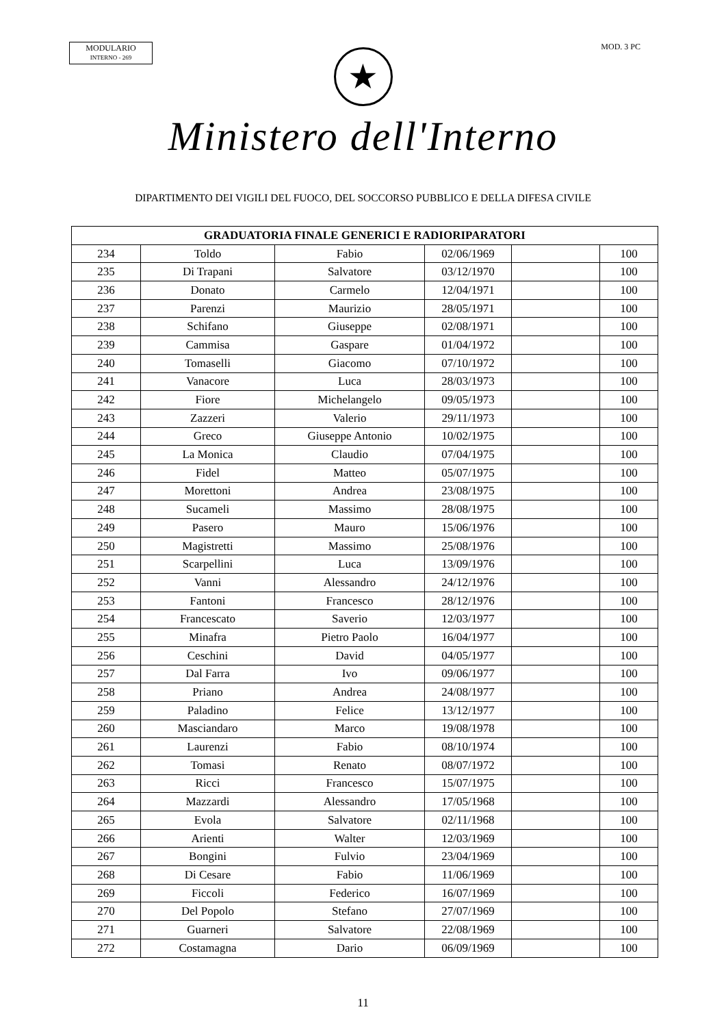MODULARIO
INTERNO - 269
MOD. 3 PC
★
Ministero dell'Interno
DIPARTIMENTO DEI VIGILI DEL FUOCO, DEL SOCCORSO PUBBLICO E DELLA DIFESA CIVILE
| GRADUATORIA FINALE GENERICI E RADIORIPARATORI | | | | | |
| --- | --- | --- | --- | --- | --- |
| 234 | Toldo | Fabio | 02/06/1969 | | 100 |
| 235 | Di Trapani | Salvatore | 03/12/1970 | | 100 |
| 236 | Donato | Carmelo | 12/04/1971 | | 100 |
| 237 | Parenzi | Maurizio | 28/05/1971 | | 100 |
| 238 | Schifano | Giuseppe | 02/08/1971 | | 100 |
| 239 | Cammisa | Gaspare | 01/04/1972 | | 100 |
| 240 | Tomaselli | Giacomo | 07/10/1972 | | 100 |
| 241 | Vanacore | Luca | 28/03/1973 | | 100 |
| 242 | Fiore | Michelangelo | 09/05/1973 | | 100 |
| 243 | Zazzeri | Valerio | 29/11/1973 | | 100 |
| 244 | Greco | Giuseppe Antonio | 10/02/1975 | | 100 |
| 245 | La Monica | Claudio | 07/04/1975 | | 100 |
| 246 | Fidel | Matteo | 05/07/1975 | | 100 |
| 247 | Morettoni | Andrea | 23/08/1975 | | 100 |
| 248 | Sucameli | Massimo | 28/08/1975 | | 100 |
| 249 | Pasero | Mauro | 15/06/1976 | | 100 |
| 250 | Magistretti | Massimo | 25/08/1976 | | 100 |
| 251 | Scarpellini | Luca | 13/09/1976 | | 100 |
| 252 | Vanni | Alessandro | 24/12/1976 | | 100 |
| 253 | Fantoni | Francesco | 28/12/1976 | | 100 |
| 254 | Francescato | Saverio | 12/03/1977 | | 100 |
| 255 | Minafra | Pietro Paolo | 16/04/1977 | | 100 |
| 256 | Ceschini | David | 04/05/1977 | | 100 |
| 257 | Dal Farra | Ivo | 09/06/1977 | | 100 |
| 258 | Priano | Andrea | 24/08/1977 | | 100 |
| 259 | Paladino | Felice | 13/12/1977 | | 100 |
| 260 | Masciandaro | Marco | 19/08/1978 | | 100 |
| 261 | Laurenzi | Fabio | 08/10/1974 | | 100 |
| 262 | Tomasi | Renato | 08/07/1972 | | 100 |
| 263 | Ricci | Francesco | 15/07/1975 | | 100 |
| 264 | Mazzardi | Alessandro | 17/05/1968 | | 100 |
| 265 | Evola | Salvatore | 02/11/1968 | | 100 |
| 266 | Arienti | Walter | 12/03/1969 | | 100 |
| 267 | Bongini | Fulvio | 23/04/1969 | | 100 |
| 268 | Di Cesare | Fabio | 11/06/1969 | | 100 |
| 269 | Ficcoli | Federico | 16/07/1969 | | 100 |
| 270 | Del Popolo | Stefano | 27/07/1969 | | 100 |
| 271 | Guarneri | Salvatore | 22/08/1969 | | 100 |
| 272 | Costamagna | Dario | 06/09/1969 | | 100 |
11